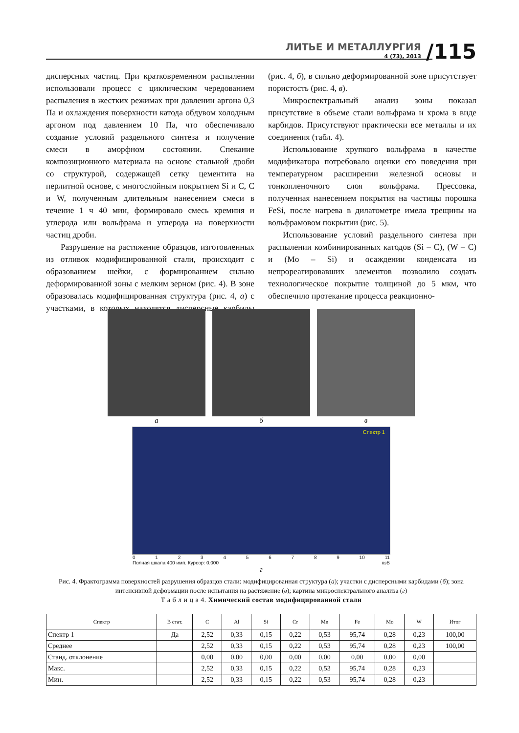ЛИТЬЕ И МЕТАЛЛУРГИЯ
4 (73), 2013
/115
дисперсных частиц. При кратковременном распылении использовали процесс с циклическим чередованием распыления в жестких режимах при давлении аргона 0,3 Па и охлаждения поверхности катода обдувом холодным аргоном под давлением 10 Па, что обеспечивало создание условий раздельного синтеза и получение смеси в аморфном состоянии. Спекание композиционного материала на основе стальной дроби со структурой, содержащей сетку цементита на перлитной основе, с многослойным покрытием Si и C, C и W, полученным длительным нанесением смеси в течение 1 ч 40 мин, формировало смесь кремния и углерода или вольфрама и углерода на поверхности частиц дроби.
Разрушение на растяжение образцов, изготовленных из отливок модифицированной стали, происходит с образованием шейки, с формированием сильно деформированной зоны с мелким зерном (рис. 4). В зоне образовалась модифицированная структура (рис. 4, а) с участками, в которых находятся дисперсные карбиды (рис. 4, б), в сильно деформированной зоне присутствует пористость (рис. 4, в).
Микроспектральный анализ зоны показал присутствие в объеме стали вольфрама и хрома в виде карбидов. Присутствуют практически все металлы и их соединения (табл. 4).
Использование хрупкого вольфрама в качестве модификатора потребовало оценки его поведения при температурном расширении железной основы и тонкопленочного слоя вольфрама. Прессовка, полученная нанесением покрытия на частицы порошка FeSi, после нагрева в дилатометре имела трещины на вольфрамовом покрытии (рис. 5).
Использование условий раздельного синтеза при распылении комбинированных катодов (Si – C), (W – C) и (Mo – Si) и осаждении конденсата из непрореагировавших элементов позволило создать технологическое покрытие толщиной до 5 мкм, что обеспечило протекание процесса реакционно-
а б в
Спектр 1
0123456789 10 11
Полная шкала 400 имп. Курсор: 0.000 кэВ
г
Рис. 4. Фрактограмма поверхностей разрушения образцов стали: модифицированная структура (а); участки с дисперсными карбидами (б); зона интенсивной деформации после испытания на растяжение (в); картина микроспектрального анализа (г)
Т а б л и ц а 4. Химический состав модифицированной стали
| Спектр | В стат. | C | Al | Si | Cr | Mn | Fe | Mo | W | Итог |
| --- | --- | --- | --- | --- | --- | --- | --- | --- | --- | --- |
| Спектр 1 | Да | 2,52 | 0,33 | 0,15 | 0,22 | 0,53 | 95,74 | 0,28 | 0,23 | 100,00 |
| Среднее | | 2,52 | 0,33 | 0,15 | 0,22 | 0,53 | 95,74 | 0,28 | 0,23 | 100,00 |
| Станд. отклонение | | 0,00 | 0,00 | 0,00 | 0,00 | 0,00 | 0,00 | 0,00 | 0,00 | |
| Макс. | | 2,52 | 0,33 | 0,15 | 0,22 | 0,53 | 95,74 | 0,28 | 0,23 | |
| Мин. | | 2,52 | 0,33 | 0,15 | 0,22 | 0,53 | 95,74 | 0,28 | 0,23 | |